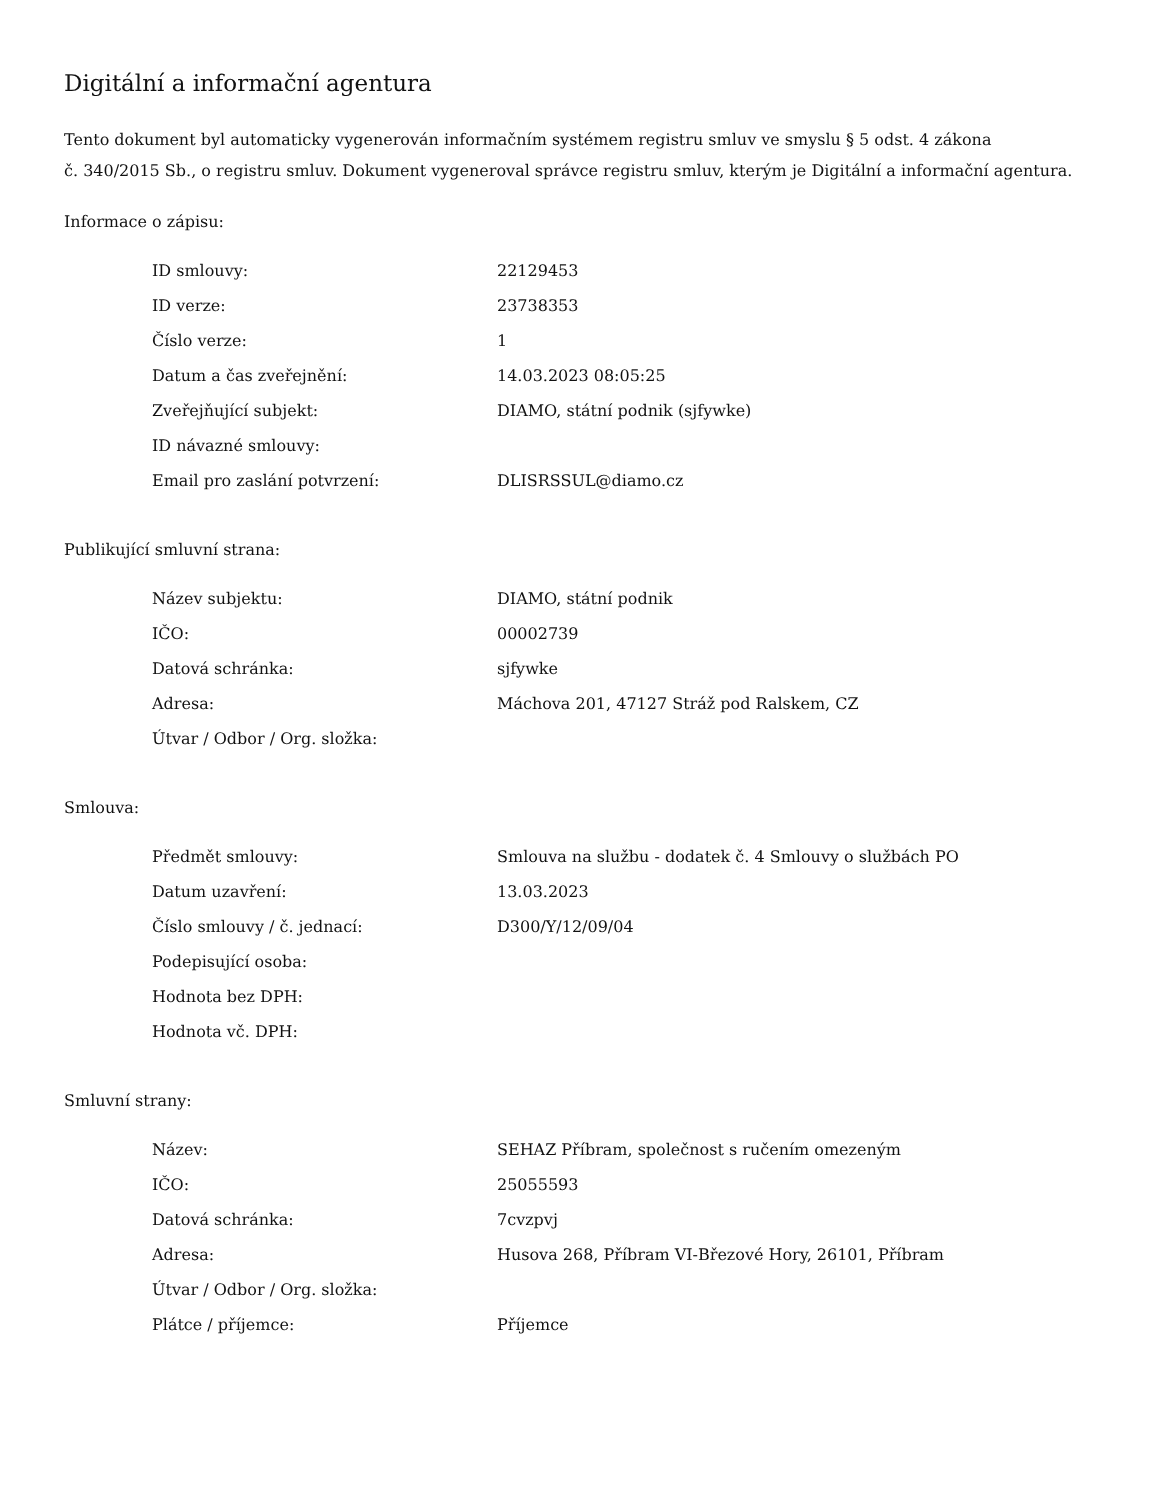Digitální a informační agentura
Tento dokument byl automaticky vygenerován informačním systémem registru smluv ve smyslu § 5 odst. 4 zákona
č. 340/2015 Sb., o registru smluv. Dokument vygeneroval správce registru smluv, kterým je Digitální a informační agentura.
Informace o zápisu:
| ID smlouvy: | 22129453 |
| ID verze: | 23738353 |
| Číslo verze: | 1 |
| Datum a čas zveřejnění: | 14.03.2023 08:05:25 |
| Zveřejňující subjekt: | DIAMO, státní podnik (sjfywke) |
| ID návazné smlouvy: | |
| Email pro zaslání potvrzení: | DLISRSSUL@diamo.cz |
Publikující smluvní strana:
| Název subjektu: | DIAMO, státní podnik |
| IČO: | 00002739 |
| Datová schránka: | sjfywke |
| Adresa: | Máchova 201, 47127 Stráž pod Ralskem, CZ |
| Útvar / Odbor / Org. složka: | |
Smlouva:
| Předmět smlouvy: | Smlouva na službu - dodatek č. 4 Smlouvy o službách PO |
| Datum uzavření: | 13.03.2023 |
| Číslo smlouvy / č. jednací: | D300/Y/12/09/04 |
| Podepisující osoba: | |
| Hodnota bez DPH: | |
| Hodnota vč. DPH: | |
Smluvní strany:
| Název: | SEHAZ Příbram, společnost s ručením omezeným |
| IČO: | 25055593 |
| Datová schránka: | 7cvzpvj |
| Adresa: | Husova 268, Příbram VI-Březové Hory, 26101, Příbram |
| Útvar / Odbor / Org. složka: | |
| Plátce / příjemce: | Příjemce |